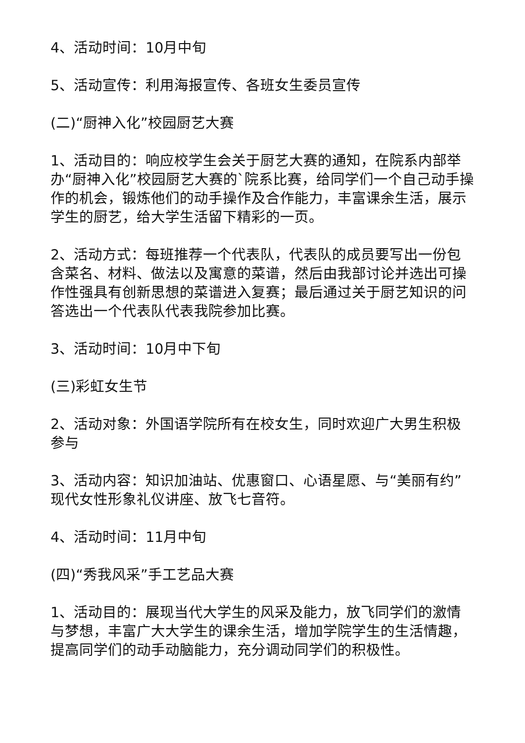4、活动时间：10月中旬
5、活动宣传：利用海报宣传、各班女生委员宣传
(二)“厨神入化”校园厨艺大赛
1、活动目的：响应校学生会关于厨艺大赛的通知，在院系内部举办“厨神入化”校园厨艺大赛的`院系比赛，给同学们一个自己动手操作的机会，锻炼他们的动手操作及合作能力，丰富课余生活，展示学生的厨艺，给大学生活留下精彩的一页。
2、活动方式：每班推荐一个代表队，代表队的成员要写出一份包含菜名、材料、做法以及寓意的菜谱，然后由我部讨论并选出可操作性强具有创新思想的菜谱进入复赛；最后通过关于厨艺知识的问答选出一个代表队代表我院参加比赛。
3、活动时间：10月中下旬
(三)彩虹女生节
2、活动对象：外国语学院所有在校女生，同时欢迎广大男生积极参与
3、活动内容：知识加油站、优惠窗口、心语星愿、与“美丽有约”现代女性形象礼仪讲座、放飞七音符。
4、活动时间：11月中旬
(四)“秀我风采”手工艺品大赛
1、活动目的：展现当代大学生的风采及能力，放飞同学们的激情与梦想，丰富广大大学生的课余生活，增加学院学生的生活情趣，提高同学们的动手动脑能力，充分调动同学们的积极性。